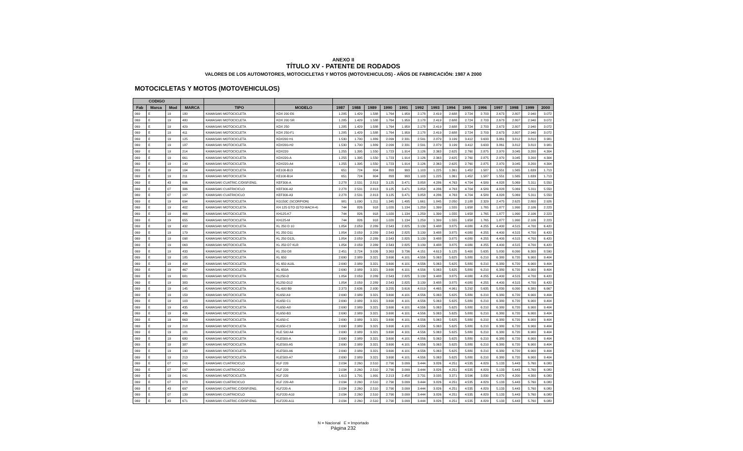ANEXO II
TÍTULO XV - PATENTE DE RODADOS
VALORES DE LOS AUTOMOTORES, MOTOCICLETAS Y MOTOS (MOTOVEHICULOS) - AÑOS DE FABRICACIÓN: 1987 A 2000
MOTOCICLETAS Y MOTOS (MOTOVEHICULOS)
| CODIGO | | | | | | | | | | | | | | | | | | | |
| --- | --- | --- | --- | --- | --- | --- | --- | --- | --- | --- | --- | --- | --- | --- | --- | --- | --- | --- | --- |
| Fab | Marca | Mod | MARCA | TIPO | MODELO | 1987 | 1988 | 1989 | 1990 | 1991 | 1992 | 1993 | 1994 | 1995 | 1996 | 1997 | 1998 | 1999 | 2000 |
| 069 | E | 19 | 180 | KAWASAKI MOTOCICLETA | KDX 200 E6 | 1.285 | 1.429 | 1.588 | 1.764 | 1.959 | 2.178 | 2.419 | 2.688 | 2.724 | 2.703 | 2.673 | 2.807 | 2.940 | 3.072 |
| 069 | E | 19 | 480 | KAWASAKI MOTOCICLETA | KDX 200 SR | 1.285 | 1.429 | 1.588 | 1.764 | 1.959 | 2.178 | 2.419 | 2.688 | 2.724 | 2.703 | 2.673 | 2.807 | 2.940 | 3.072 |
| 069 | E | 19 | 429 | KAWASAKI MOTOCICLETA | KDX 250 | 1.285 | 1.429 | 1.588 | 1.764 | 1.959 | 2.178 | 2.419 | 2.688 | 2.724 | 2.703 | 2.673 | 2.807 | 2.940 | 3.072 |
| 069 | E | 19 | 411 | KAWASAKI MOTOCICLETA | KDX 250-F1 | 1.285 | 1.429 | 1.588 | 1.764 | 1.959 | 2.178 | 2.419 | 2.688 | 2.724 | 2.703 | 2.673 | 2.807 | 2.940 | 3.072 |
| 069 | E | 19 | 125 | KAWASAKI MOTOCICLETA | KDX200 H1 | 1.530 | 1.700 | 1.889 | 2.099 | 2.331 | 2.591 | 2.879 | 3.199 | 3.412 | 3.633 | 3.861 | 3.812 | 3.810 | 3.981 |
| 069 | E | 19 | 187 | KAWASAKI MOTOCICLETA | KDX200-H2 | 1.530 | 1.700 | 1.889 | 2.099 | 2.331 | 2.591 | 2.879 | 3.199 | 3.412 | 3.633 | 3.861 | 3.812 | 3.810 | 3.981 |
| 069 | E | 19 | 214 | KAWASAKI MOTOCICLETA | KDX220 | 1.255 | 1.395 | 1.550 | 1.723 | 1.914 | 2.126 | 2.363 | 2.625 | 2.760 | 2.875 | 2.970 | 3.045 | 3.200 | 4.304 |
| 069 | E | 19 | 661 | KAWASAKI MOTOCICLETA | KDX220-A | 1.255 | 1.395 | 1.550 | 1.723 | 1.914 | 2.126 | 2.363 | 2.625 | 2.760 | 2.875 | 2.970 | 3.045 | 3.200 | 4.304 |
| 069 | E | 19 | 140 | KAWASAKI MOTOCICLETA | KDX220-A4 | 1.255 | 1.395 | 1.550 | 1.723 | 1.914 | 2.126 | 2.363 | 2.625 | 2.760 | 2.875 | 2.970 | 3.045 | 3.200 | 4.304 |
| 069 | E | 19 | 104 | KAWASAKI MOTOCICLETA | KE100-B13 | 651 | 724 | 804 | 893 | 993 | 1.103 | 1.225 | 1.361 | 1.452 | 1.587 | 1.551 | 1.565 | 1.639 | 1.713 |
| 069 | E | 19 | 211 | KAWASAKI MOTOCICLETA | KE100-B14 | 651 | 724 | 804 | 893 | 993 | 1.103 | 1.225 | 1.361 | 1.452 | 1.587 | 1.551 | 1.565 | 1.639 | 1.713 |
| 069 | E | 43 | 696 | KAWASAKI CUATRIC.C/DISP.ENG. | KEF300-A | 2.278 | 2.531 | 2.813 | 3.125 | 3.471 | 3.858 | 4.286 | 4.763 | 4.704 | 4.589 | 4.828 | 5.069 | 5.311 | 5.550 |
| 069 | E | 07 | 386 | KAWASAKI CUATRICICLO | KEF300-A2 | 2.278 | 2.531 | 2.813 | 3.125 | 3.471 | 3.858 | 4.286 | 4.763 | 4.704 | 4.589 | 4.828 | 5.069 | 5.311 | 5.550 |
| 069 | E | 07 | 197 | KAWASAKI CUATRICICLO | KEF300-A3 | 2.278 | 2.531 | 2.813 | 3.125 | 3.471 | 3.858 | 4.286 | 4.763 | 4.704 | 4.589 | 4.828 | 5.069 | 5.311 | 5.550 |
| 069 | E | 19 | 694 | KAWASAKI MOTOCICLETA | KG150C (SCORPION) | 981 | 1.090 | 1.211 | 1.345 | 1.495 | 1.661 | 1.845 | 2.050 | 2.188 | 2.329 | 2.475 | 2.625 | 2.800 | 2.926 |
| 069 | E | 19 | 402 | KAWASAKI MOTOCICLETA | KH 125 GTO (GTO MACH-4) | 744 | 826 | 918 | 1.020 | 1.134 | 1.259 | 1.399 | 1.555 | 1.658 | 1.765 | 1.877 | 1.990 | 2.106 | 2.223 |
| 069 | E | 19 | 466 | KAWASAKI MOTOCICLETA | KH125-K7 | 744 | 826 | 918 | 1.020 | 1.134 | 1.259 | 1.399 | 1.555 | 1.658 | 1.765 | 1.877 | 1.990 | 2.106 | 2.223 |
| 069 | E | 19 | 655 | KAWASAKI MOTOCICLETA | KH125-M | 744 | 826 | 918 | 1.020 | 1.134 | 1.259 | 1.399 | 1.555 | 1.658 | 1.765 | 1.877 | 1.990 | 2.106 | 2.223 |
| 069 | E | 19 | 432 | KAWASAKI MOTOCICLETA | KL 250 D 10 | 1.854 | 2.059 | 2.289 | 2.543 | 2.825 | 3.139 | 3.488 | 3.875 | 4.080 | 4.255 | 4.400 | 4.515 | 4.700 | 6.420 |
| 069 | E | 19 | 179 | KAWASAKI MOTOCICLETA | KL 250 D11 | 1.854 | 2.059 | 2.289 | 2.543 | 2.825 | 3.139 | 3.488 | 3.875 | 4.080 | 4.255 | 4.400 | 4.515 | 4.700 | 6.420 |
| 069 | E | 19 | 098 | KAWASAKI MOTOCICLETA | KL 250 D12L | 1.854 | 2.059 | 2.289 | 2.543 | 2.825 | 3.139 | 3.488 | 3.875 | 4.080 | 4.255 | 4.400 | 4.515 | 4.700 | 6.420 |
| 069 | E | 19 | 063 | KAWASAKI MOTOCICLETA | KL 250 D7 KLR | 1.854 | 2.059 | 2.289 | 2.543 | 2.825 | 3.139 | 3.488 | 3.875 | 4.080 | 4.255 | 4.400 | 4.515 | 4.700 | 6.420 |
| 069 | E | 19 | 433 | KAWASAKI MOTOCICLETA | KL 250 D8 | 2.451 | 2.724 | 3.026 | 3.363 | 3.736 | 4.151 | 4.613 | 5.125 | 5.400 | 5.635 | 5.830 | 6.090 | 6.300 | 8.590 |
| 069 | E | 19 | 185 | KAWASAKI MOTOCICLETA | KL 650 | 2.690 | 2.989 | 3.321 | 3.690 | 4.101 | 4.556 | 5.063 | 5.625 | 5.880 | 6.210 | 6.380 | 6.720 | 6.900 | 9.404 |
| 069 | E | 19 | 434 | KAWASAKI MOTOCICLETA | KL 650 A10L | 2.690 | 2.989 | 3.321 | 3.690 | 4.101 | 4.556 | 5.063 | 5.625 | 5.880 | 6.210 | 6.380 | 6.720 | 6.900 | 9.404 |
| 069 | E | 19 | 467 | KAWASAKI MOTOCICLETA | KL 650A | 2.690 | 2.989 | 3.321 | 3.690 | 4.101 | 4.556 | 5.063 | 5.625 | 5.880 | 6.210 | 6.380 | 6.720 | 6.900 | 9.404 |
| 069 | E | 19 | 681 | KAWASAKI MOTOCICLETA | KL250-D | 1.854 | 2.059 | 2.289 | 2.543 | 2.825 | 3.139 | 3.488 | 3.875 | 4.080 | 4.255 | 4.400 | 4.515 | 4.700 | 6.420 |
| 069 | E | 19 | 383 | KAWASAKI MOTOCICLETA | KL250-D12 | 1.854 | 2.059 | 2.289 | 2.543 | 2.825 | 3.139 | 3.488 | 3.875 | 4.080 | 4.255 | 4.400 | 4.515 | 4.700 | 6.420 |
| 069 | E | 19 | 145 | KAWASAKI MOTOCICLETA | KL-600 B9 | 2.373 | 2.636 | 2.930 | 3.255 | 3.616 | 4.019 | 4.465 | 4.961 | 5.292 | 5.635 | 5.830 | 6.090 | 6.380 | 6.667 |
| 069 | E | 19 | 159 | KAWASAKI MOTOCICLETA | KL650 A9 | 2.690 | 2.989 | 3.321 | 3.690 | 4.101 | 4.556 | 5.063 | 5.625 | 5.880 | 6.210 | 6.380 | 6.720 | 6.900 | 9.404 |
| 069 | E | 19 | 103 | KAWASAKI MOTOCICLETA | KL650 C1 | 2.690 | 2.989 | 3.321 | 3.690 | 4.101 | 4.556 | 5.063 | 5.625 | 5.880 | 6.210 | 6.380 | 6.720 | 6.900 | 9.404 |
| 069 | E | 19 | 435 | KAWASAKI MOTOCICLETA | KL650-A8 | 2.690 | 2.989 | 3.321 | 3.690 | 4.101 | 4.556 | 5.063 | 5.625 | 5.880 | 6.210 | 6.380 | 6.720 | 6.900 | 9.404 |
| 069 | E | 19 | 436 | KAWASAKI MOTOCICLETA | KL650-B3 | 2.690 | 2.989 | 3.321 | 3.690 | 4.101 | 4.556 | 5.063 | 5.625 | 5.880 | 6.210 | 6.380 | 6.720 | 6.900 | 9.404 |
| 069 | E | 19 | 663 | KAWASAKI MOTOCICLETA | KL650-C | 2.690 | 2.989 | 3.321 | 3.690 | 4.101 | 4.556 | 5.063 | 5.625 | 5.880 | 6.210 | 6.380 | 6.720 | 6.900 | 9.404 |
| 069 | E | 19 | 218 | KAWASAKI MOTOCICLETA | KL650-C3 | 2.690 | 2.989 | 3.321 | 3.690 | 4.101 | 4.556 | 5.063 | 5.625 | 5.880 | 6.210 | 6.380 | 6.720 | 6.900 | 9.404 |
| 069 | E | 19 | 181 | KAWASAKI MOTOCICLETA | KLE 500 A4 | 2.690 | 2.989 | 3.321 | 3.690 | 4.101 | 4.556 | 5.063 | 5.625 | 5.880 | 6.210 | 6.380 | 6.720 | 6.900 | 9.404 |
| 069 | E | 19 | 680 | KAWASAKI MOTOCICLETA | KLE500-A | 2.690 | 2.989 | 3.321 | 3.690 | 4.101 | 4.556 | 5.063 | 5.625 | 5.880 | 6.210 | 6.380 | 6.720 | 6.900 | 9.404 |
| 069 | E | 19 | 387 | KAWASAKI MOTOCICLETA | KLE500-A5 | 2.690 | 2.989 | 3.321 | 3.690 | 4.101 | 4.556 | 5.063 | 5.625 | 5.880 | 6.210 | 6.380 | 6.720 | 6.900 | 9.404 |
| 069 | E | 19 | 190 | KAWASAKI MOTOCICLETA | KLE500-A6 | 2.690 | 2.989 | 3.321 | 3.690 | 4.101 | 4.556 | 5.063 | 5.625 | 5.880 | 6.210 | 6.380 | 6.720 | 6.900 | 9.404 |
| 069 | E | 19 | 213 | KAWASAKI MOTOCICLETA | KLE500-A7 | 2.690 | 2.989 | 3.321 | 3.690 | 4.101 | 4.556 | 5.063 | 5.625 | 5.880 | 6.210 | 6.380 | 6.720 | 6.900 | 9.404 |
| 069 | E | 07 | 041 | KAWASAKI CUATRICICLO | KLF 220 | 2.034 | 2.260 | 2.510 | 2.790 | 3.099 | 3.444 | 3.826 | 4.251 | 4.535 | 4.829 | 5.133 | 5.443 | 5.760 | 6.080 |
| 069 | E | 07 | 097 | KAWASAKI CUATRICICLO | KLF 220 | 2.034 | 2.260 | 2.510 | 2.790 | 3.099 | 3.444 | 3.826 | 4.251 | 4.535 | 4.829 | 5.133 | 5.443 | 5.760 | 6.080 |
| 069 | E | 19 | 041 | KAWASAKI MOTOCICLETA | KLF 220 | 1.613 | 1.791 | 1.991 | 2.213 | 2.458 | 2.731 | 3.035 | 3.371 | 3.596 | 3.830 | 4.070 | 4.200 | 4.300 | 6.080 |
| 069 | E | 07 | 073 | KAWASAKI CUATRICICLO | KLF 220-A8 | 2.034 | 2.260 | 2.510 | 2.790 | 3.099 | 3.444 | 3.826 | 4.251 | 4.535 | 4.829 | 5.133 | 5.443 | 5.760 | 6.080 |
| 069 | E | 43 | 697 | KAWASAKI CUATRIC.C/DISP.ENG. | KLF220-A | 2.034 | 2.260 | 2.510 | 2.790 | 3.099 | 3.444 | 3.826 | 4.251 | 4.535 | 4.829 | 5.133 | 5.443 | 5.760 | 6.080 |
| 069 | E | 07 | 139 | KAWASAKI CUATRICICLO | KLF220-A10 | 2.034 | 2.260 | 2.510 | 2.790 | 3.099 | 3.444 | 3.826 | 4.251 | 4.535 | 4.829 | 5.133 | 5.443 | 5.760 | 6.080 |
| 069 | E | 43 | 671 | KAWASAKI CUATRIC.C/DISP.ENG. | KLF220-A11 | 2.034 | 2.260 | 2.510 | 2.790 | 3.099 | 3.444 | 3.826 | 4.251 | 4.535 | 4.829 | 5.133 | 5.443 | 5.760 | 6.080 |
N = Nacional E = Importado
Página 232